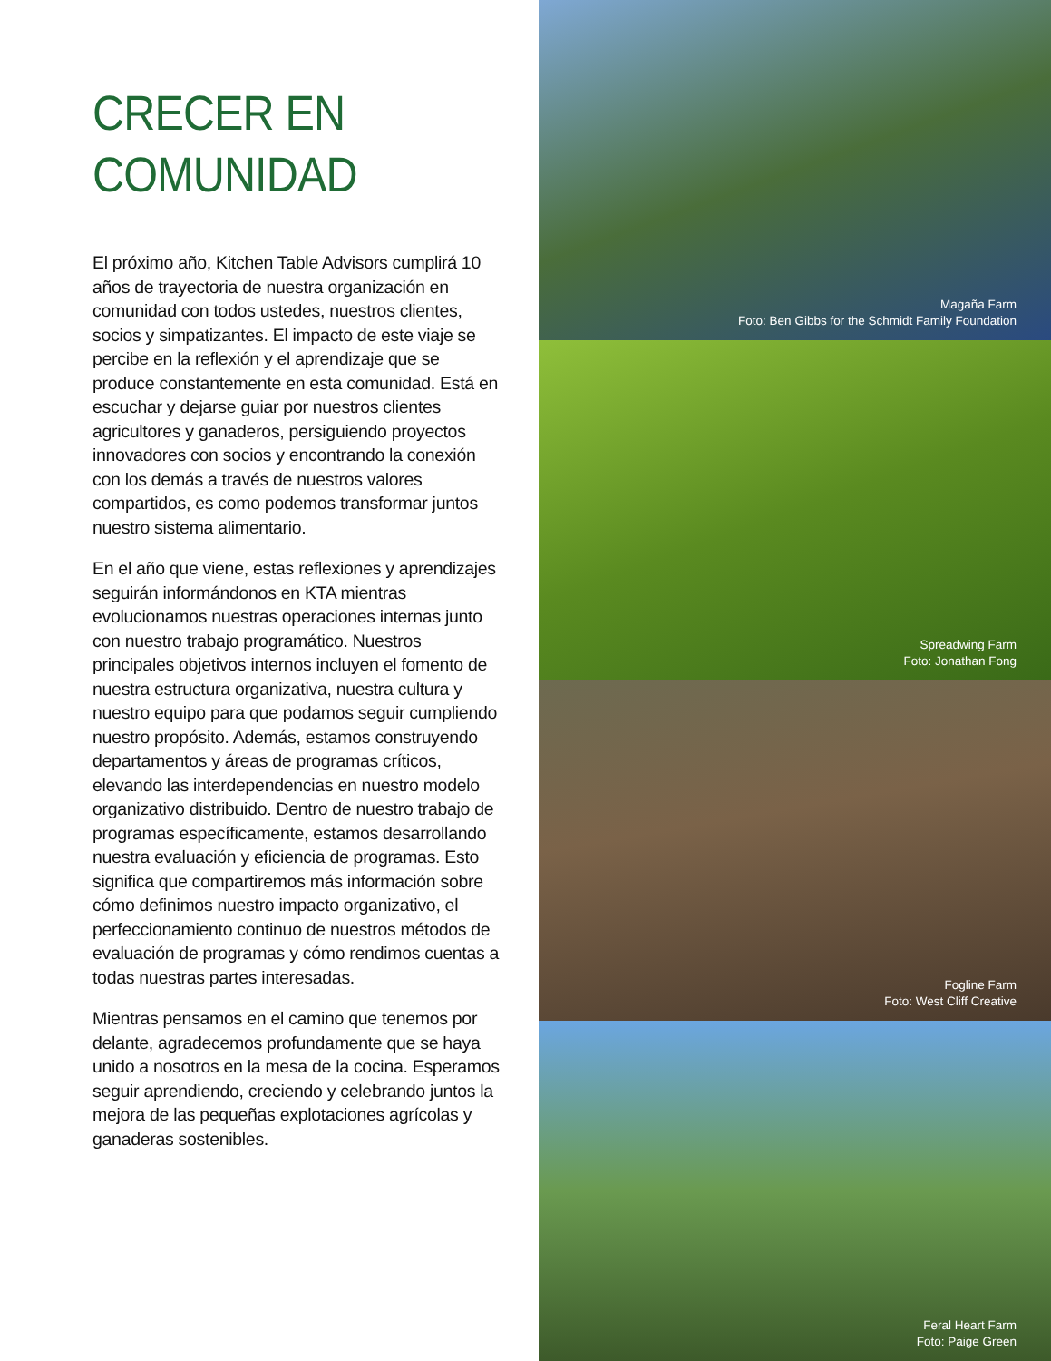CRECER EN
COMUNIDAD
El próximo año, Kitchen Table Advisors cumplirá 10 años de trayectoria de nuestra organización en comunidad con todos ustedes, nuestros clientes, socios y simpatizantes. El impacto de este viaje se percibe en la reflexión y el aprendizaje que se produce constantemente en esta comunidad. Está en escuchar y dejarse guiar por nuestros clientes agricultores y ganaderos, persiguiendo proyectos innovadores con socios y encontrando la conexión con los demás a través de nuestros valores compartidos, es como podemos transformar juntos nuestro sistema alimentario.
En el año que viene, estas reflexiones y aprendizajes seguirán informándonos en KTA mientras evolucionamos nuestras operaciones internas junto con nuestro trabajo programático. Nuestros principales objetivos internos incluyen el fomento de nuestra estructura organizativa, nuestra cultura y nuestro equipo para que podamos seguir cumpliendo nuestro propósito. Además, estamos construyendo departamentos y áreas de programas críticos, elevando las interdependencias en nuestro modelo organizativo distribuido. Dentro de nuestro trabajo de programas específicamente, estamos desarrollando nuestra evaluación y eficiencia de programas. Esto significa que compartiremos más información sobre cómo definimos nuestro impacto organizativo, el perfeccionamiento continuo de nuestros métodos de evaluación de programas y cómo rendimos cuentas a todas nuestras partes interesadas.
Mientras pensamos en el camino que tenemos por delante, agradecemos profundamente que se haya unido a nosotros en la mesa de la cocina. Esperamos seguir aprendiendo, creciendo y celebrando juntos la mejora de las pequeñas explotaciones agrícolas y ganaderas sostenibles.
Magaña Farm
Foto: Ben Gibbs for the Schmidt Family Foundation
Spreadwing Farm
Foto: Jonathan Fong
Fogline Farm
Foto: West Cliff Creative
Feral Heart Farm
Foto: Paige Green